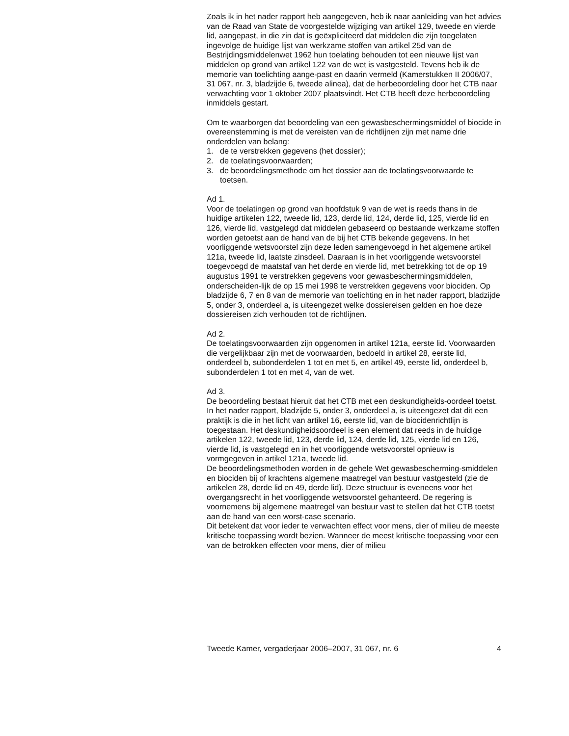Zoals ik in het nader rapport heb aangegeven, heb ik naar aanleiding van het advies van de Raad van State de voorgestelde wijziging van artikel 129, tweede en vierde lid, aangepast, in die zin dat is geëxpliciteerd dat middelen die zijn toegelaten ingevolge de huidige lijst van werkzame stoffen van artikel 25d van de Bestrijdingsmiddelenwet 1962 hun toelating behouden tot een nieuwe lijst van middelen op grond van artikel 122 van de wet is vastgesteld. Tevens heb ik de memorie van toelichting aange-past en daarin vermeld (Kamerstukken II 2006/07, 31 067, nr. 3, bladzijde 6, tweede alinea), dat de herbeoordeling door het CTB naar verwachting voor 1 oktober 2007 plaatsvindt. Het CTB heeft deze herbeoordeling inmiddels gestart.
Om te waarborgen dat beoordeling van een gewasbeschermingsmiddel of biocide in overeenstemming is met de vereisten van de richtlijnen zijn met name drie onderdelen van belang:
1. de te verstrekken gegevens (het dossier);
2. de toelatingsvoorwaarden;
3. de beoordelingsmethode om het dossier aan de toelatingsvoorwaarde te toetsen.
Ad 1.
Voor de toelatingen op grond van hoofdstuk 9 van de wet is reeds thans in de huidige artikelen 122, tweede lid, 123, derde lid, 124, derde lid, 125, vierde lid en 126, vierde lid, vastgelegd dat middelen gebaseerd op bestaande werkzame stoffen worden getoetst aan de hand van de bij het CTB bekende gegevens. In het voorliggende wetsvoorstel zijn deze leden samengevoegd in het algemene artikel 121a, tweede lid, laatste zinsdeel. Daaraan is in het voorliggende wetsvoorstel toegevoegd de maatstaf van het derde en vierde lid, met betrekking tot de op 19 augustus 1991 te verstrekken gegevens voor gewasbeschermingsmiddelen, onderscheiden-lijk de op 15 mei 1998 te verstrekken gegevens voor biociden. Op bladzijde 6, 7 en 8 van de memorie van toelichting en in het nader rapport, bladzijde 5, onder 3, onderdeel a, is uiteengezet welke dossiereisen gelden en hoe deze dossiereisen zich verhouden tot de richtlijnen.
Ad 2.
De toelatingsvoorwaarden zijn opgenomen in artikel 121a, eerste lid. Voorwaarden die vergelijkbaar zijn met de voorwaarden, bedoeld in artikel 28, eerste lid, onderdeel b, subonderdelen 1 tot en met 5, en artikel 49, eerste lid, onderdeel b, subonderdelen 1 tot en met 4, van de wet.
Ad 3.
De beoordeling bestaat hieruit dat het CTB met een deskundigheids-oordeel toetst. In het nader rapport, bladzijde 5, onder 3, onderdeel a, is uiteengezet dat dit een praktijk is die in het licht van artikel 16, eerste lid, van de biocidenrichtlijn is toegestaan. Het deskundigheidsoordeel is een element dat reeds in de huidige artikelen 122, tweede lid, 123, derde lid, 124, derde lid, 125, vierde lid en 126, vierde lid, is vastgelegd en in het voorliggende wetsvoorstel opnieuw is vormgegeven in artikel 121a, tweede lid.
De beoordelingsmethoden worden in de gehele Wet gewasbescherming-smiddelen en biociden bij of krachtens algemene maatregel van bestuur vastgesteld (zie de artikelen 28, derde lid en 49, derde lid). Deze structuur is eveneens voor het overgangsrecht in het voorliggende wetsvoorstel gehanteerd. De regering is voornemens bij algemene maatregel van bestuur vast te stellen dat het CTB toetst aan de hand van een worst-case scenario.
Dit betekent dat voor ieder te verwachten effect voor mens, dier of milieu de meeste kritische toepassing wordt bezien. Wanneer de meest kritische toepassing voor een van de betrokken effecten voor mens, dier of milieu
Tweede Kamer, vergaderjaar 2006–2007, 31 067, nr. 6 4